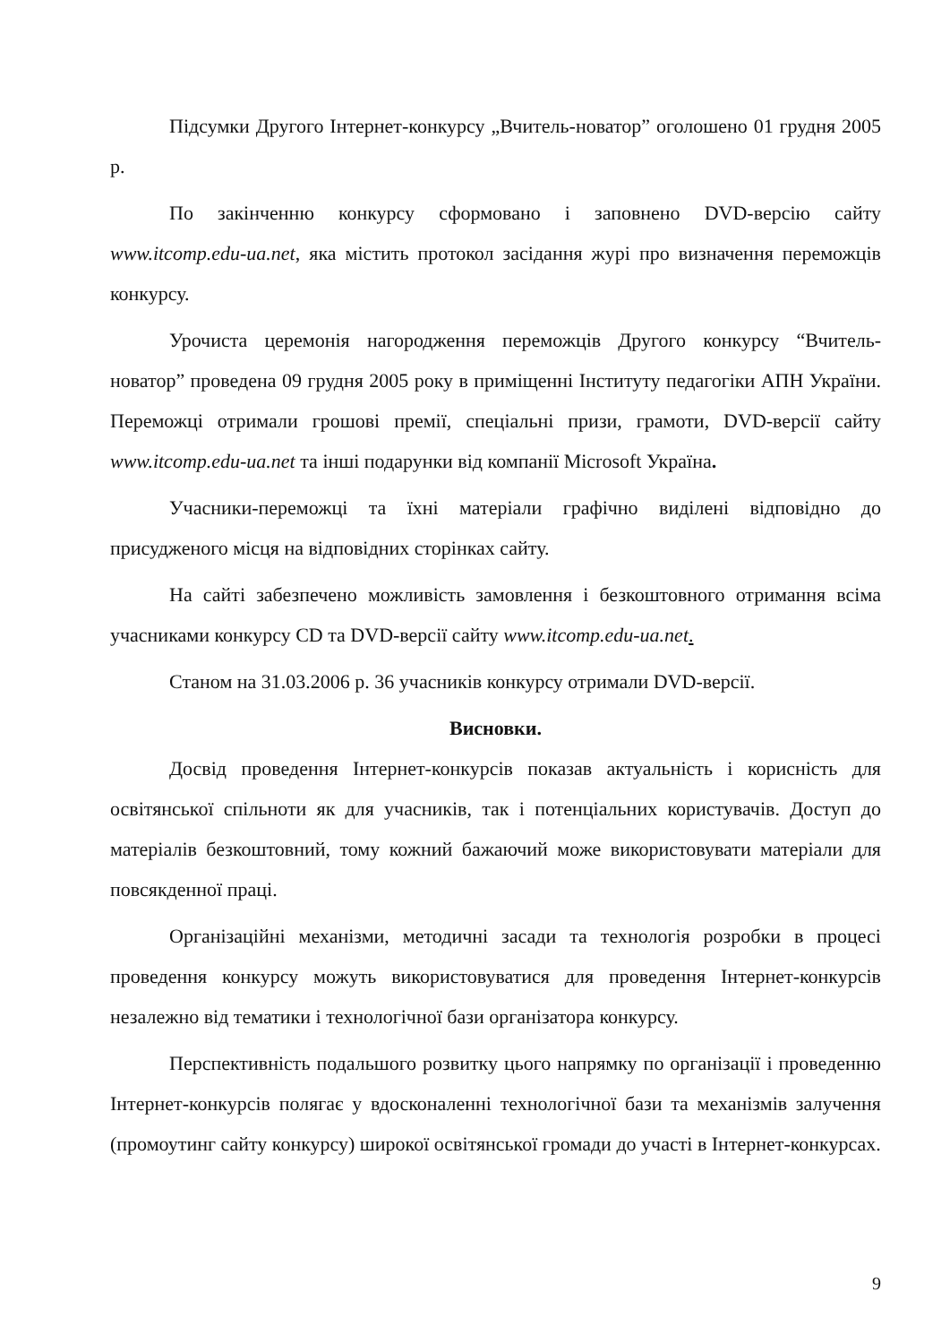Підсумки Другого Інтернет-конкурсу „Вчитель-новатор” оголошено 01 грудня 2005 р.
По закінченню конкурсу сформовано і заповнено DVD-версію сайту www.itcomp.edu-ua.net, яка містить протокол засідання журі про визначення переможців конкурсу.
Урочиста церемонія нагородження переможців Другого конкурсу “Вчитель-новатор” проведена 09 грудня 2005 року в приміщенні Інституту педагогіки АПН України. Переможці отримали грошові премії, спеціальні призи, грамоти, DVD-версії сайту www.itcomp.edu-ua.net та інші подарунки від компанії Microsoft Україна.
Учасники-переможці та їхні матеріали графічно виділені відповідно до присудженого місця на відповідних сторінках сайту.
На сайті забезпечено можливість замовлення і безкоштовного отримання всіма учасниками конкурсу CD та DVD-версії сайту www.itcomp.edu-ua.net.
Станом на 31.03.2006 р. 36 учасників конкурсу отримали DVD-версії.
Висновки.
Досвід проведення Інтернет-конкурсів показав актуальність і корисність для освітянської спільноти як для учасників, так і потенціальних користувачів. Доступ до матеріалів безкоштовний, тому кожний бажаючий може використовувати матеріали для повсякденної праці.
Організаційні механізми, методичні засади та технологія розробки в процесі проведення конкурсу можуть використовуватися для проведення Інтернет-конкурсів незалежно від тематики і технологічної бази організатора конкурсу.
Перспективність подальшого розвитку цього напрямку по організації і проведенню Інтернет-конкурсів полягає у вдосконаленні технологічної бази та механізмів залучення (промоутинг сайту конкурсу) широкої освітянської громади до участі в Інтернет-конкурсах.
9